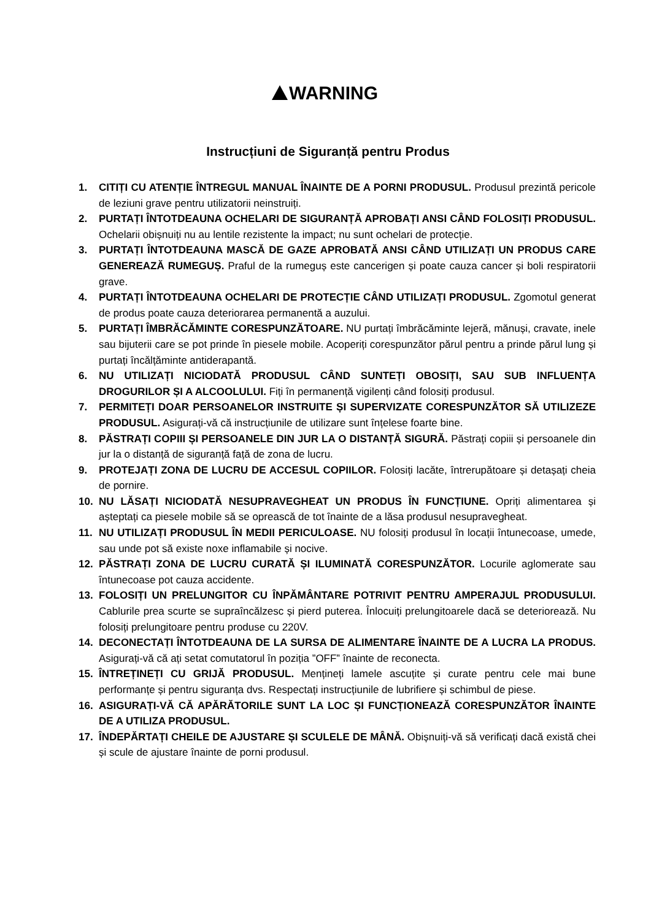WARNING
Instrucțiuni de Siguranță pentru Produs
1. CITIȚI CU ATENȚIE ÎNTREGUL MANUAL ÎNAINTE DE A PORNI PRODUSUL. Produsul prezintă pericole de leziuni grave pentru utilizatorii neinstruiți.
2. PURTAȚI ÎNTOTDEAUNA OCHELARI DE SIGURANȚĂ APROBAȚI ANSI CÂND FOLOSIȚI PRODUSUL. Ochelarii obișnuiți nu au lentile rezistente la impact; nu sunt ochelari de protecție.
3. PURTAȚI ÎNTOTDEAUNA MASCĂ DE GAZE APROBATĂ ANSI CÂND UTILIZAȚI UN PRODUS CARE GENEREAZĂ RUMEGUȘ. Praful de la rumeguș este cancerigen și poate cauza cancer și boli respiratorii grave.
4. PURTAȚI ÎNTOTDEAUNA OCHELARI DE PROTECȚIE CÂND UTILIZAȚI PRODUSUL. Zgomotul generat de produs poate cauza deteriorarea permanentă a auzului.
5. PURTAȚI ÎMBRĂCĂMINTE CORESPUNZĂTOARE. NU purtați îmbrăcăminte lejeră, mănuși, cravate, inele sau bijuterii care se pot prinde în piesele mobile. Acoperiți corespunzător părul pentru a prinde părul lung și purtați încălțăminte antiderapantă.
6. NU UTILIZAȚI NICIODATĂ PRODUSUL CÂND SUNTEȚI OBOSIȚI, SAU SUB INFLUENȚA DROGURILOR ȘI A ALCOOLULUI. Fiți în permanență vigilenți când folosiți produsul.
7. PERMITEȚI DOAR PERSOANELOR INSTRUITE ȘI SUPERVIZATE CORESPUNZĂTOR SĂ UTILIZEZE PRODUSUL. Asigurați-vă că instrucțiunile de utilizare sunt înțelese foarte bine.
8. PĂSTRAȚI COPIII ȘI PERSOANELE DIN JUR LA O DISTANȚĂ SIGURĂ. Păstrați copiii și persoanele din jur la o distanță de siguranță față de zona de lucru.
9. PROTEJAȚI ZONA DE LUCRU DE ACCESUL COPIILOR. Folosiți lacăte, întrerupătoare și detașați cheia de pornire.
10. NU LĂSAȚI NICIODATĂ NESUPRAVEGHEAT UN PRODUS ÎN FUNCȚIUNE. Opriți alimentarea și așteptați ca piesele mobile să se oprească de tot înainte de a lăsa produsul nesupravegheat.
11. NU UTILIZAȚI PRODUSUL ÎN MEDII PERICULOASE. NU folosiți produsul în locații întunecoase, umede, sau unde pot să existe noxe inflamabile și nocive.
12. PĂSTRAȚI ZONA DE LUCRU CURATĂ ȘI ILUMINATĂ CORESPUNZĂTOR. Locurile aglomerate sau întunecoase pot cauza accidente.
13. FOLOSIȚI UN PRELUNGITOR CU ÎNPĂMÂNTARE POTRIVIT PENTRU AMPERAJUL PRODUSULUI. Cablurile prea scurte se supraîncălzesc și pierd puterea. Înlocuiți prelungitoarele dacă se deteriorează. Nu folosiți prelungitoare pentru produse cu 220V.
14. DECONECTAȚI ÎNTOTDEAUNA DE LA SURSA DE ALIMENTARE ÎNAINTE DE A LUCRA LA PRODUS. Asigurați-vă că ați setat comutatorul în poziția ”OFF” înainte de reconecta.
15. ÎNTREȚINEȚI CU GRIJĂ PRODUSUL. Mențineți lamele ascuțite și curate pentru cele mai bune performanțe și pentru siguranța dvs. Respectați instrucțiunile de lubrifiere și schimbul de piese.
16. ASIGURAȚI-VĂ CĂ APĂRĂTORILE SUNT LA LOC ȘI FUNCȚIONEAZĂ CORESPUNZĂTOR ÎNAINTE DE A UTILIZA PRODUSUL.
17. ÎNDEPĂRTAȚI CHEILE DE AJUSTARE ȘI SCULELE DE MÂNĂ. Obișnuiți-vă să verificați dacă există chei și scule de ajustare înainte de porni produsul.